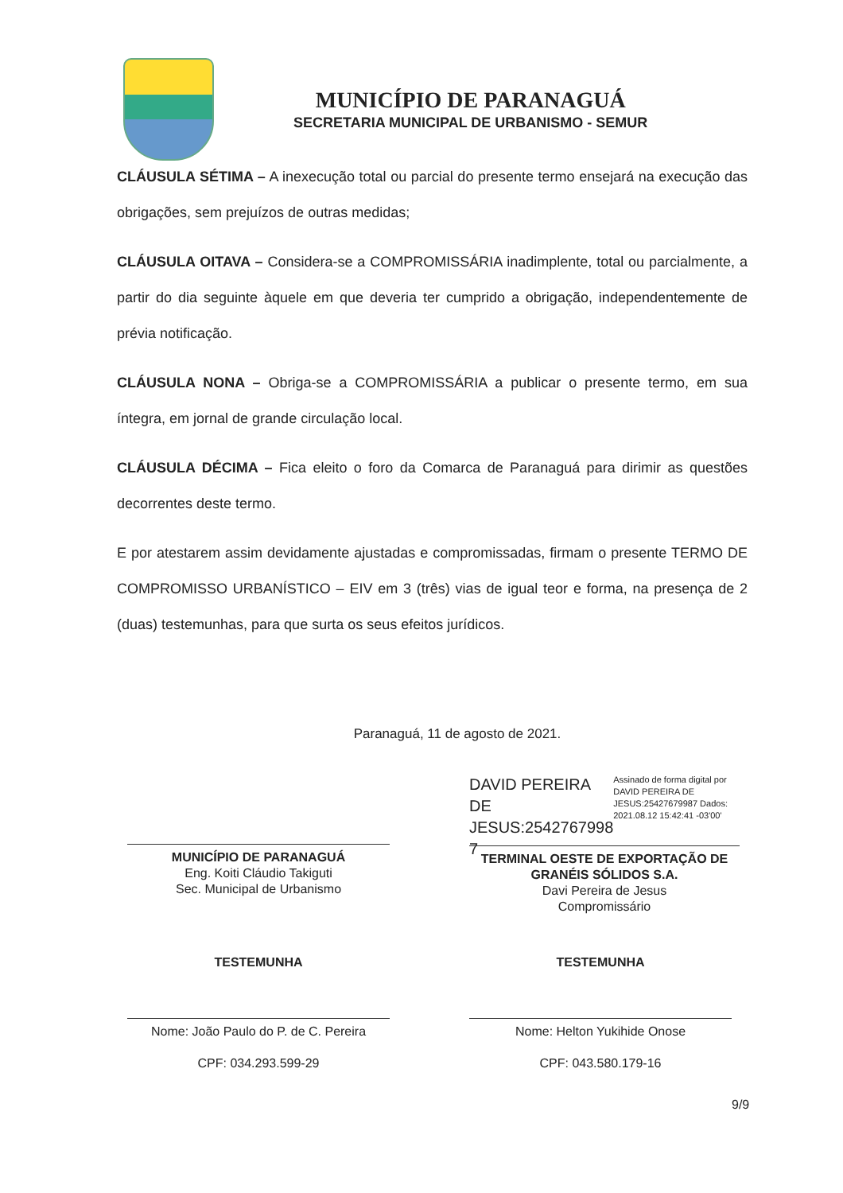MUNICÍPIO DE PARANAGUÁ
SECRETARIA MUNICIPAL DE URBANISMO - SEMUR
CLÁUSULA SÉTIMA – A inexecução total ou parcial do presente termo ensejará na execução das obrigações, sem prejuízos de outras medidas;
CLÁUSULA OITAVA – Considera-se a COMPROMISSÁRIA inadimplente, total ou parcialmente, a partir do dia seguinte àquele em que deveria ter cumprido a obrigação, independentemente de prévia notificação.
CLÁUSULA NONA – Obriga-se a COMPROMISSÁRIA a publicar o presente termo, em sua íntegra, em jornal de grande circulação local.
CLÁUSULA DÉCIMA – Fica eleito o foro da Comarca de Paranaguá para dirimir as questões decorrentes deste termo.
E por atestarem assim devidamente ajustadas e compromissadas, firmam o presente TERMO DE COMPROMISSO URBANÍSTICO – EIV em 3 (três) vias de igual teor e forma, na presença de 2 (duas) testemunhas, para que surta os seus efeitos jurídicos.
Paranaguá, 11 de agosto de 2021.
MUNICÍPIO DE PARANAGUÁ
Eng. Koiti Cláudio Takiguti
Sec. Municipal de Urbanismo
DAVID PEREIRA DE JESUS:2542767998 7
Assinado de forma digital por DAVID PEREIRA DE JESUS:25427679987 Dados: 2021.08.12 15:42:41 -03'00'
TERMINAL OESTE DE EXPORTAÇÃO DE GRANÉIS SÓLIDOS S.A.
Davi Pereira de Jesus
Compromissário
TESTEMUNHA
Nome: João Paulo do P. de C. Pereira
CPF: 034.293.599-29
TESTEMUNHA
Nome: Helton Yukihide Onose
CPF: 043.580.179-16
9/9